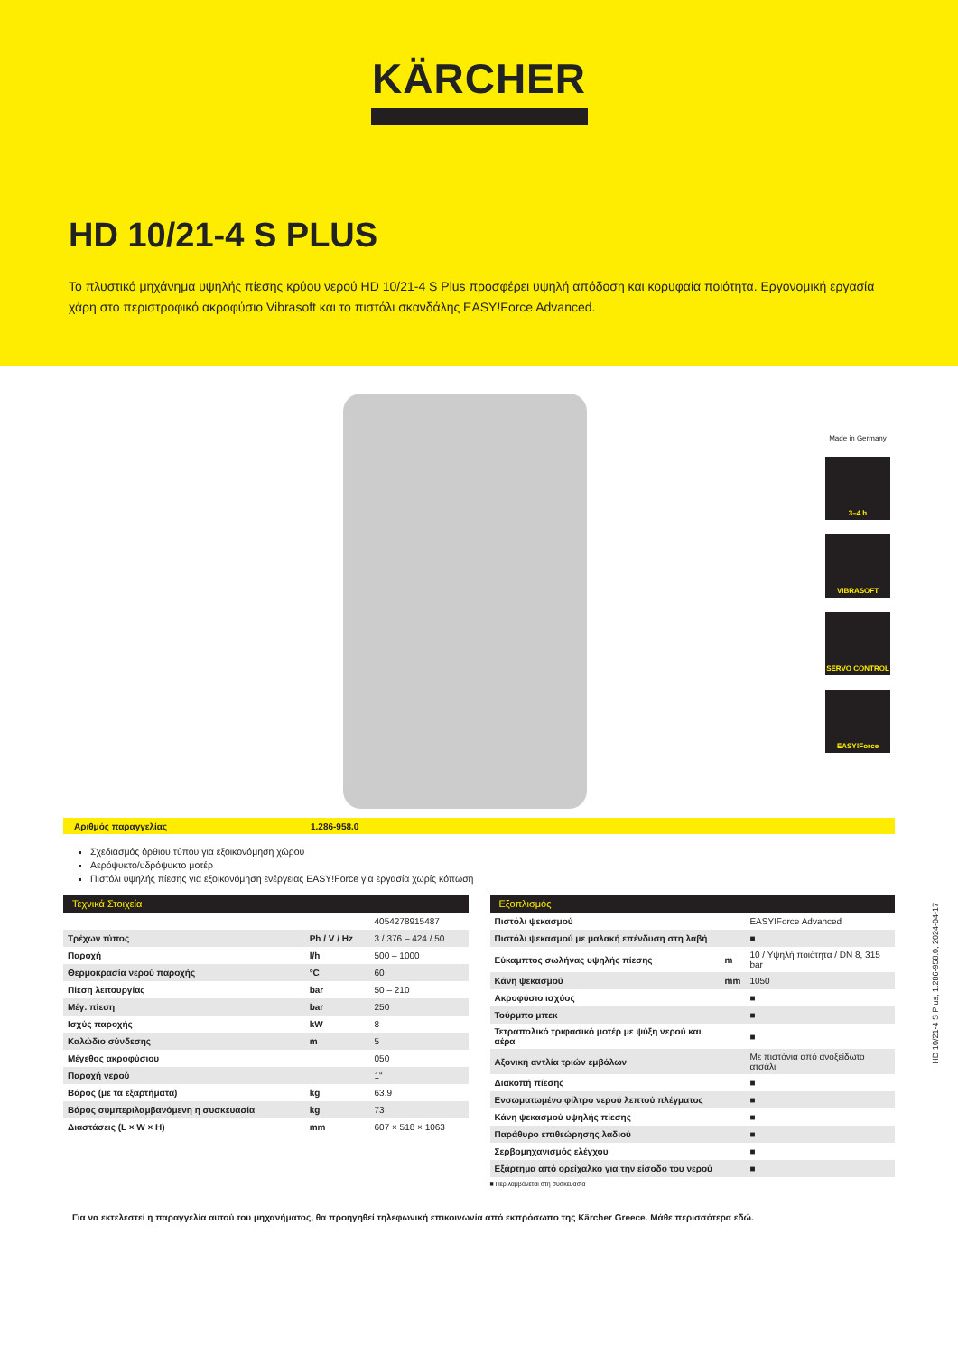KÄRCHER
HD 10/21-4 S PLUS
Το πλυστικό μηχάνημα υψηλής πίεσης κρύου νερού HD 10/21-4 S Plus προσφέρει υψηλή απόδοση και κορυφαία ποιότητα. Εργονομική εργασία χάρη στο περιστροφικό ακροφύσιο Vibrasoft και το πιστόλι σκανδάλης EASY!Force Advanced.
Made in Germany
3–4 h
VIBRASOFT
SERVO CONTROL
EASY!Force
Αριθμός παραγγελίας 1.286-958.0
Σχεδιασμός όρθιου τύπου για εξοικονόμηση χώρου
Αερόψυκτο/υδρόψυκτο μοτέρ
Πιστόλι υψηλής πίεσης για εξοικονόμηση ενέργειας EASY!Force για εργασία χωρίς κόπωση
| Τεχνικά Στοιχεία | | |
| --- | --- | --- |
| | | 4054278915487 |
| Τρέχων τύπος | Ph / V / Hz | 3 / 376 – 424 / 50 |
| Παροχή | l/h | 500 – 1000 |
| Θερμοκρασία νερού παροχής | °C | 60 |
| Πίεση λειτουργίας | bar | 50 – 210 |
| Μέγ. πίεση | bar | 250 |
| Ισχύς παροχής | kW | 8 |
| Καλώδιο σύνδεσης | m | 5 |
| Μέγεθος ακροφύσιου | | 050 |
| Παροχή νερού | | 1" |
| Βάρος (με τα εξαρτήματα) | kg | 63,9 |
| Βάρος συμπεριλαμβανόμενη η συσκευασία | kg | 73 |
| Διαστάσεις (L × W × H) | mm | 607 × 518 × 1063 |
| Εξοπλισμός | | |
| --- | --- | --- |
| Πιστόλι ψεκασμού | | EASY!Force Advanced |
| Πιστόλι ψεκασμού με μαλακή επένδυση στη λαβή | | ■ |
| Εύκαμπτος σωλήνας υψηλής πίεσης | m | 10 / Υψηλή ποιότητα / DN 8, 315 bar |
| Κάνη ψεκασμού | mm | 1050 |
| Ακροφύσιο ισχύος | | ■ |
| Τούρμπο μπεκ | | ■ |
| Τετραπολικό τριφασικό μοτέρ με ψύξη νερού και αέρα | | ■ |
| Αξονική αντλία τριών εμβόλων | | Με πιστόνια από ανοξείδωτο ατσάλι |
| Διακοπή πίεσης | | ■ |
| Ενσωματωμένο φίλτρο νερού λεπτού πλέγματος | | ■ |
| Κάνη ψεκασμού υψηλής πίεσης | | ■ |
| Παράθυρο επιθεώρησης λαδιού | | ■ |
| Σερβομηχανισμός ελέγχου | | ■ |
| Εξάρτημα από ορείχαλκο για την είσοδο του νερού | | ■ |
■ Περιλαμβάνεται στη συσκευασία
Για να εκτελεστεί η παραγγελία αυτού του μηχανήματος, θα προηγηθεί τηλεφωνική επικοινωνία από εκπρόσωπο της Kärcher Greece. Μάθε περισσότερα εδώ.
HD 10/21-4 S Plus, 1.286-958.0, 2024-04-17